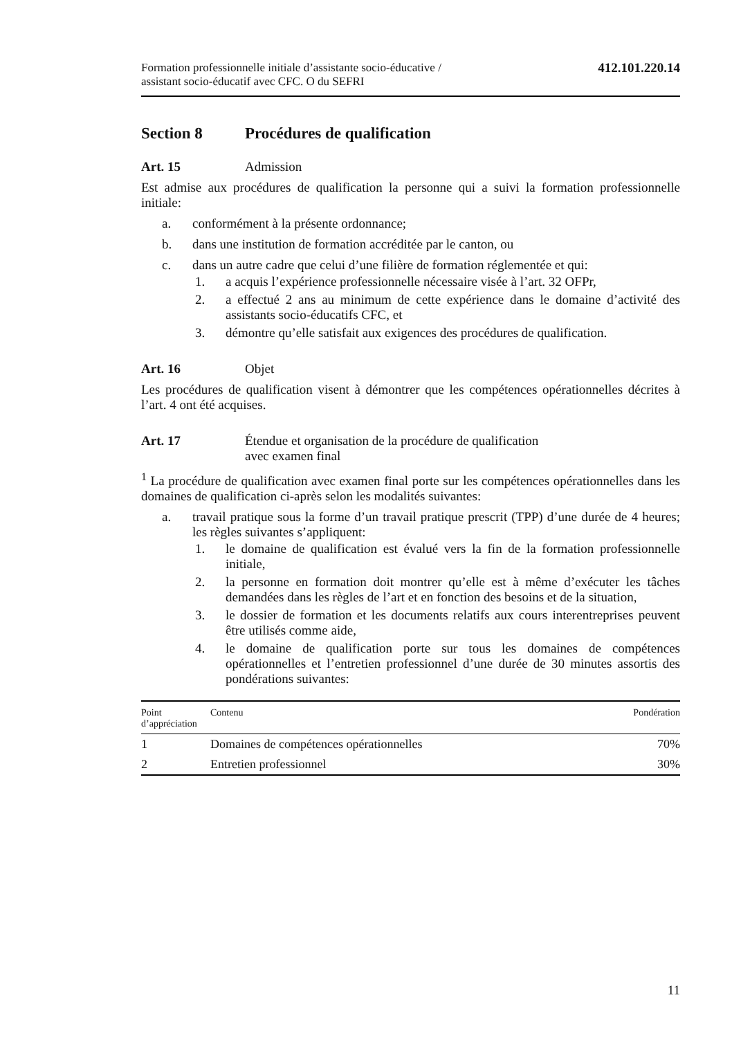Formation professionnelle initiale d’assistante socio-éducative /
assistant socio-éducatif avec CFC. O du SEFRI
412.101.220.14
Section 8 Procédures de qualification
Art. 15 Admission
Est admise aux procédures de qualification la personne qui a suivi la formation professionnelle initiale:
a. conformément à la présente ordonnance;
b. dans une institution de formation accréditée par le canton, ou
c. dans un autre cadre que celui d’une filière de formation réglementée et qui:
1. a acquis l’expérience professionnelle nécessaire visée à l’art. 32 OFPr,
2. a effectué 2 ans au minimum de cette expérience dans le domaine d’activité des assistants socio-éducatifs CFC, et
3. démontre qu’elle satisfait aux exigences des procédures de qualification.
Art. 16 Objet
Les procédures de qualification visent à démontrer que les compétences opérationnelles décrites à l’art. 4 ont été acquises.
Art. 17 Étendue et organisation de la procédure de qualification
avec examen final
<sup>1</sup> La procédure de qualification avec examen final porte sur les compétences opérationnelles dans les domaines de qualification ci-après selon les modalités suivantes:
a. travail pratique sous la forme d’un travail pratique prescrit (TPP) d’une durée de 4 heures; les règles suivantes s’appliquent:
1. le domaine de qualification est évalué vers la fin de la formation professionnelle initiale,
2. la personne en formation doit montrer qu’elle est à même d’exécuter les tâches demandées dans les règles de l’art et en fonction des besoins et de la situation,
3. le dossier de formation et les documents relatifs aux cours interentreprises peuvent être utilisés comme aide,
4. le domaine de qualification porte sur tous les domaines de compétences opérationnelles et l’entretien professionnel d’une durée de 30 minutes assortis des pondérations suivantes:
| Point d’appréciation | Contenu | Pondération |
| --- | --- | --- |
| 1 | Domaines de compétences opérationnelles | 70% |
| 2 | Entretien professionnel | 30% |
11